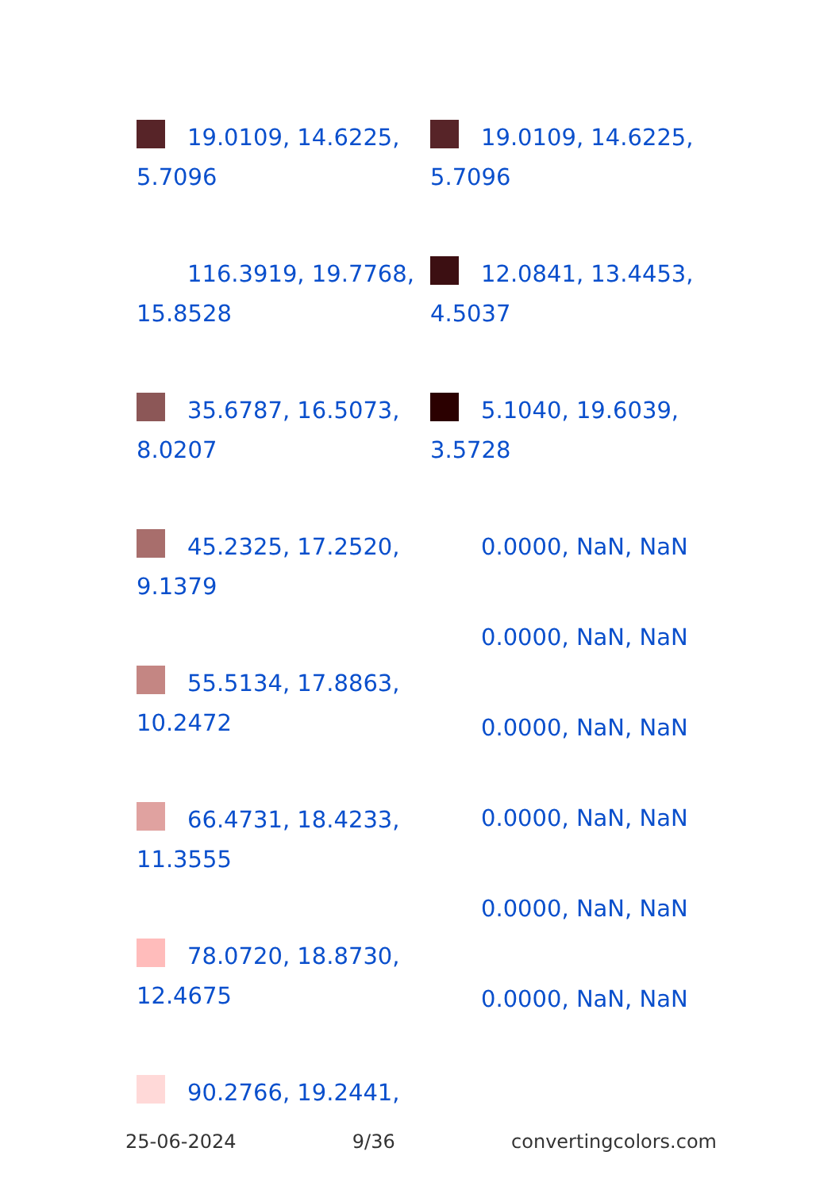19.0109, 14.6225, 5.7096
116.3919, 19.7768, 15.8528
35.6787, 16.5073, 8.0207
45.2325, 17.2520, 9.1379
55.5134, 17.8863, 10.2472
66.4731, 18.4233, 11.3555
78.0720, 18.8730, 12.4675
90.2766, 19.2441,
19.0109, 14.6225, 5.7096
12.0841, 13.4453, 4.5037
5.1040, 19.6039, 3.5728
0.0000, NaN, NaN
0.0000, NaN, NaN
0.0000, NaN, NaN
0.0000, NaN, NaN
0.0000, NaN, NaN
0.0000, NaN, NaN
25-06-2024 9/36 convertingcolors.com